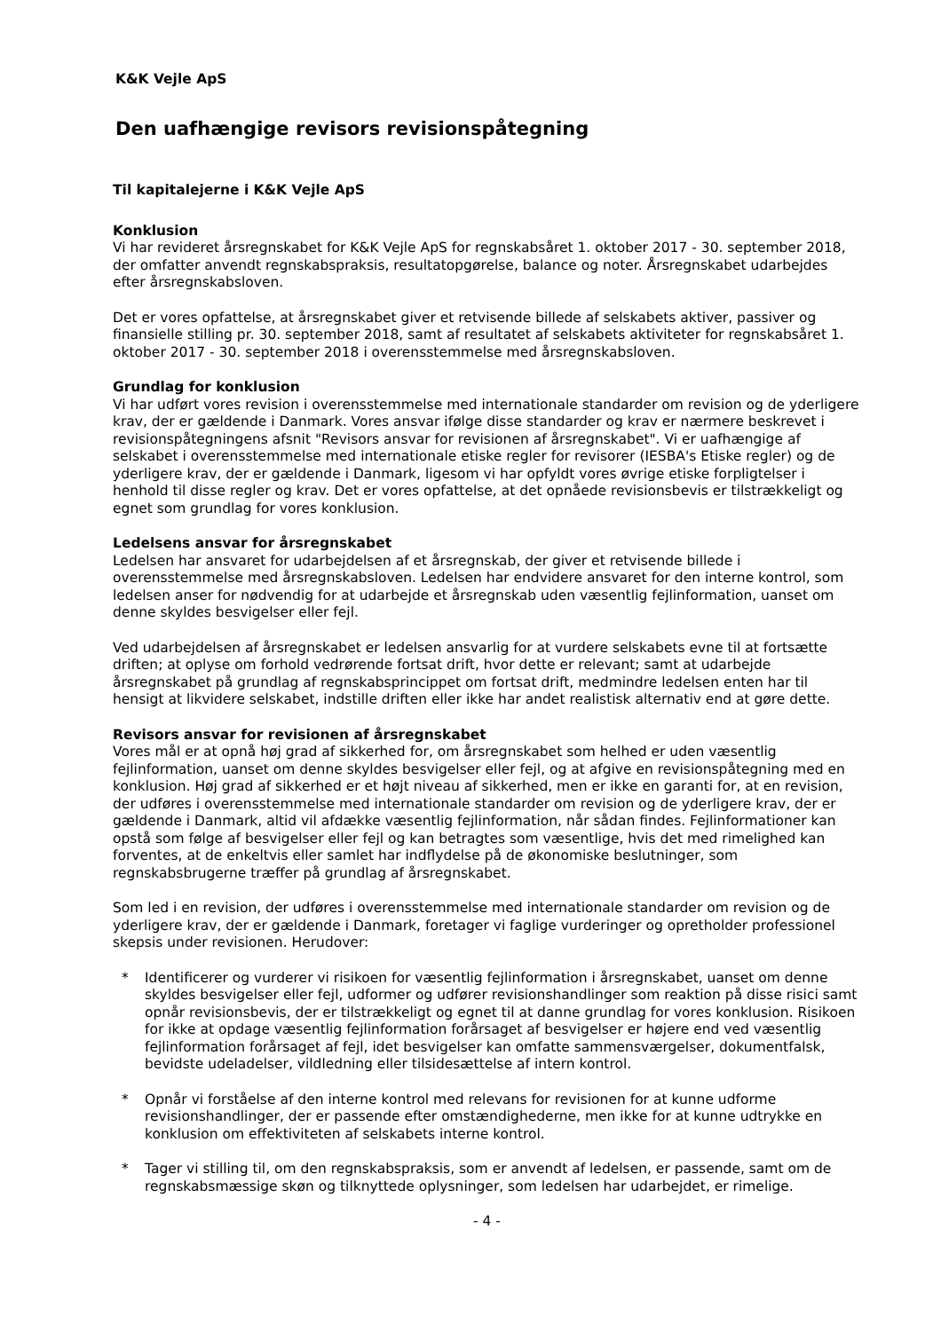K&K Vejle ApS
Den uafhængige revisors revisionspåtegning
Til kapitalejerne i K&K Vejle ApS
Konklusion
Vi har revideret årsregnskabet for K&K Vejle ApS for regnskabsåret 1. oktober 2017 - 30. september 2018, der omfatter anvendt regnskabspraksis, resultatopgørelse, balance og noter. Årsregnskabet udarbejdes efter årsregnskabsloven.
Det er vores opfattelse, at årsregnskabet giver et retvisende billede af selskabets aktiver, passiver og finansielle stilling pr. 30. september 2018, samt af resultatet af selskabets aktiviteter for regnskabsåret 1. oktober 2017 - 30. september 2018 i overensstemmelse med årsregnskabsloven.
Grundlag for konklusion
Vi har udført vores revision i overensstemmelse med internationale standarder om revision og de yderligere krav, der er gældende i Danmark. Vores ansvar ifølge disse standarder og krav er nærmere beskrevet i revisionspåtegningens afsnit "Revisors ansvar for revisionen af årsregnskabet". Vi er uafhængige af selskabet i overensstemmelse med internationale etiske regler for revisorer (IESBA's Etiske regler) og de yderligere krav, der er gældende i Danmark, ligesom vi har opfyldt vores øvrige etiske forpligtelser i henhold til disse regler og krav. Det er vores opfattelse, at det opnåede revisionsbevis er tilstrækkeligt og egnet som grundlag for vores konklusion.
Ledelsens ansvar for årsregnskabet
Ledelsen har ansvaret for udarbejdelsen af et årsregnskab, der giver et retvisende billede i overensstemmelse med årsregnskabsloven. Ledelsen har endvidere ansvaret for den interne kontrol, som ledelsen anser for nødvendig for at udarbejde et årsregnskab uden væsentlig fejlinformation, uanset om denne skyldes besvigelser eller fejl.
Ved udarbejdelsen af årsregnskabet er ledelsen ansvarlig for at vurdere selskabets evne til at fortsætte driften; at oplyse om forhold vedrørende fortsat drift, hvor dette er relevant; samt at udarbejde årsregnskabet på grundlag af regnskabsprincippet om fortsat drift, medmindre ledelsen enten har til hensigt at likvidere selskabet, indstille driften eller ikke har andet realistisk alternativ end at gøre dette.
Revisors ansvar for revisionen af årsregnskabet
Vores mål er at opnå høj grad af sikkerhed for, om årsregnskabet som helhed er uden væsentlig fejlinformation, uanset om denne skyldes besvigelser eller fejl, og at afgive en revisionspåtegning med en konklusion. Høj grad af sikkerhed er et højt niveau af sikkerhed, men er ikke en garanti for, at en revision, der udføres i overensstemmelse med internationale standarder om revision og de yderligere krav, der er gældende i Danmark, altid vil afdække væsentlig fejlinformation, når sådan findes. Fejlinformationer kan opstå som følge af besvigelser eller fejl og kan betragtes som væsentlige, hvis det med rimelighed kan forventes, at de enkeltvis eller samlet har indflydelse på de økonomiske beslutninger, som regnskabsbrugerne træffer på grundlag af årsregnskabet.
Som led i en revision, der udføres i overensstemmelse med internationale standarder om revision og de yderligere krav, der er gældende i Danmark, foretager vi faglige vurderinger og opretholder professionel skepsis under revisionen. Herudover:
* Identificerer og vurderer vi risikoen for væsentlig fejlinformation i årsregnskabet, uanset om denne skyldes besvigelser eller fejl, udformer og udfører revisionshandlinger som reaktion på disse risici samt opnår revisionsbevis, der er tilstrækkeligt og egnet til at danne grundlag for vores konklusion. Risikoen for ikke at opdage væsentlig fejlinformation forårsaget af besvigelser er højere end ved væsentlig fejlinformation forårsaget af fejl, idet besvigelser kan omfatte sammensværgelser, dokumentfalsk, bevidste udeladelser, vildledning eller tilsidesættelse af intern kontrol.
* Opnår vi forståelse af den interne kontrol med relevans for revisionen for at kunne udforme revisionshandlinger, der er passende efter omstændighederne, men ikke for at kunne udtrykke en konklusion om effektiviteten af selskabets interne kontrol.
* Tager vi stilling til, om den regnskabspraksis, som er anvendt af ledelsen, er passende, samt om de regnskabsmæssige skøn og tilknyttede oplysninger, som ledelsen har udarbejdet, er rimelige.
- 4 -